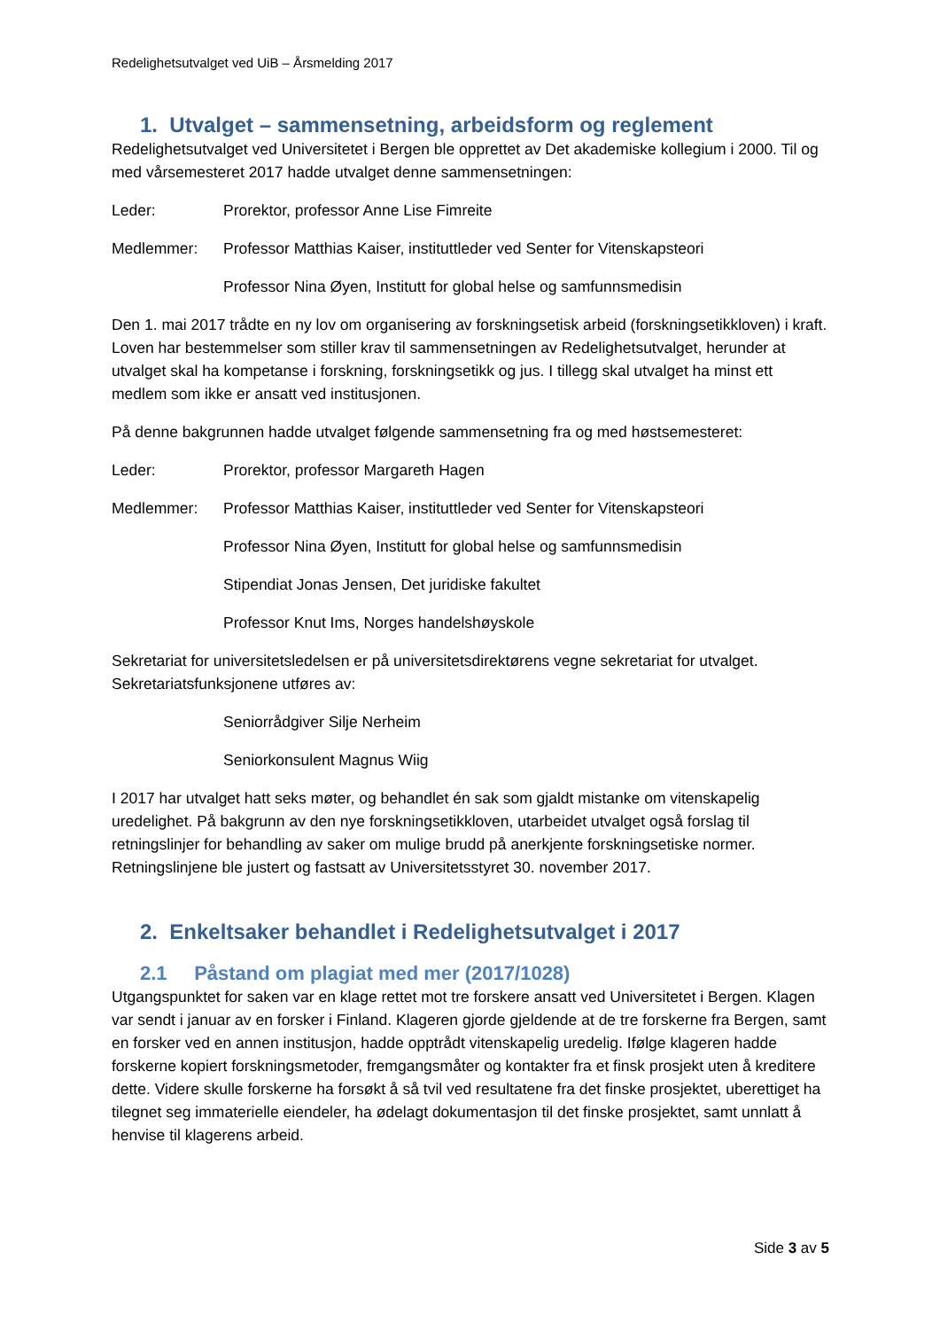Redelighetsutvalget ved UiB – Årsmelding 2017
1. Utvalget – sammensetning, arbeidsform og reglement
Redelighetsutvalget ved Universitetet i Bergen ble opprettet av Det akademiske kollegium i 2000. Til og med vårsemesteret 2017 hadde utvalget denne sammensetningen:
Leder: Prorektor, professor Anne Lise Fimreite
Medlemmer: Professor Matthias Kaiser, instituttleder ved Senter for Vitenskapsteori
Professor Nina Øyen, Institutt for global helse og samfunnsmedisin
Den 1. mai 2017 trådte en ny lov om organisering av forskningsetisk arbeid (forskningsetikkloven) i kraft. Loven har bestemmelser som stiller krav til sammensetningen av Redelighetsutvalget, herunder at utvalget skal ha kompetanse i forskning, forskningsetikk og jus. I tillegg skal utvalget ha minst ett medlem som ikke er ansatt ved institusjonen.
På denne bakgrunnen hadde utvalget følgende sammensetning fra og med høstsemesteret:
Leder: Prorektor, professor Margareth Hagen
Medlemmer: Professor Matthias Kaiser, instituttleder ved Senter for Vitenskapsteori
Professor Nina Øyen, Institutt for global helse og samfunnsmedisin
Stipendiat Jonas Jensen, Det juridiske fakultet
Professor Knut Ims, Norges handelshøyskole
Sekretariat for universitetsledelsen er på universitetsdirektørens vegne sekretariat for utvalget. Sekretariatsfunksjonene utføres av:
Seniorrådgiver Silje Nerheim
Seniorkonsulent Magnus Wiig
I 2017 har utvalget hatt seks møter, og behandlet én sak som gjaldt mistanke om vitenskapelig uredelighet. På bakgrunn av den nye forskningsetikkloven, utarbeidet utvalget også forslag til retningslinjer for behandling av saker om mulige brudd på anerkjente forskningsetiske normer. Retningslinjene ble justert og fastsatt av Universitetsstyret 30. november 2017.
2. Enkeltsaker behandlet i Redelighetsutvalget i 2017
2.1 Påstand om plagiat med mer (2017/1028)
Utgangspunktet for saken var en klage rettet mot tre forskere ansatt ved Universitetet i Bergen. Klagen var sendt i januar av en forsker i Finland. Klageren gjorde gjeldende at de tre forskerne fra Bergen, samt en forsker ved en annen institusjon, hadde opptrådt vitenskapelig uredelig. Ifølge klageren hadde forskerne kopiert forskningsmetoder, fremgangsmåter og kontakter fra et finsk prosjekt uten å kreditere dette. Videre skulle forskerne ha forsøkt å så tvil ved resultatene fra det finske prosjektet, uberettiget ha tilegnet seg immaterielle eiendeler, ha ødelagt dokumentasjon til det finske prosjektet, samt unnlatt å henvise til klagerens arbeid.
Side 3 av 5